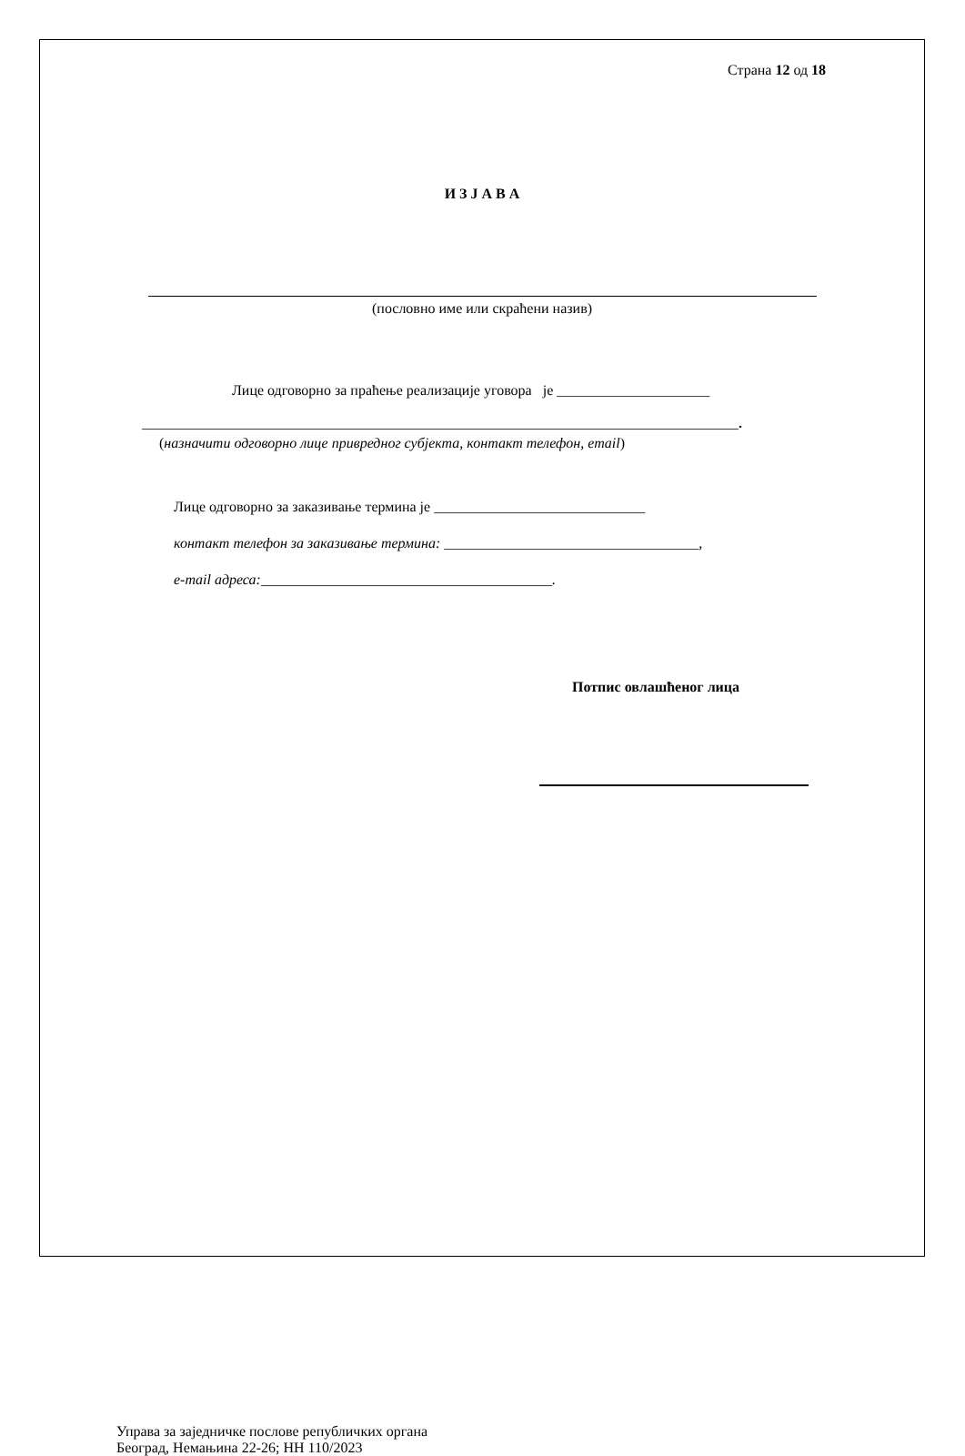Страна 12 од 18
И З Ј А В А
(пословно име или скраћени назив)
Лице одговорно за праћење реализације уговора је _____________________
__________________________________________________________________________________.
(назначити одговорно лице привредног субјекта, контакт телефон, email)
Лице одговорно за заказивање термина је _____________________________
контакт телефон за заказивање термина: ___________________________________,
e-mail адреса:________________________________________.
Потпис овлашћеног лица
Управа за заједничке послове републичких органа
Београд, Немањина 22-26; НН 110/2023